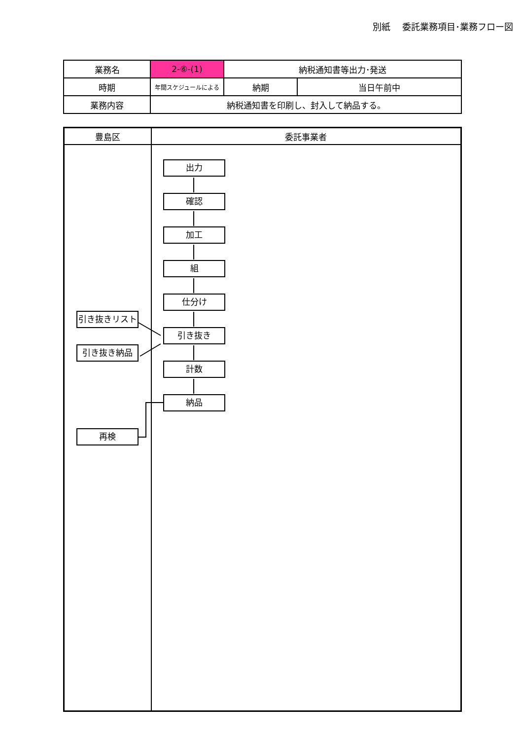別紙　 委託業務項目･業務フロー図
| 業務名 | 2-⑥-(1) | 納税通知書等出力･発送 | |
| 時期 | 年間スケジュールによる | 納期 | 当日午前中 |
| 業務内容 | 納税通知書を印刷し、封入して納品する。 | | |
豊島区 委託事業者
出力
確認
加工
組
仕分け
引き抜き
計数
納品
引き抜きリスト
引き抜き納品
再検